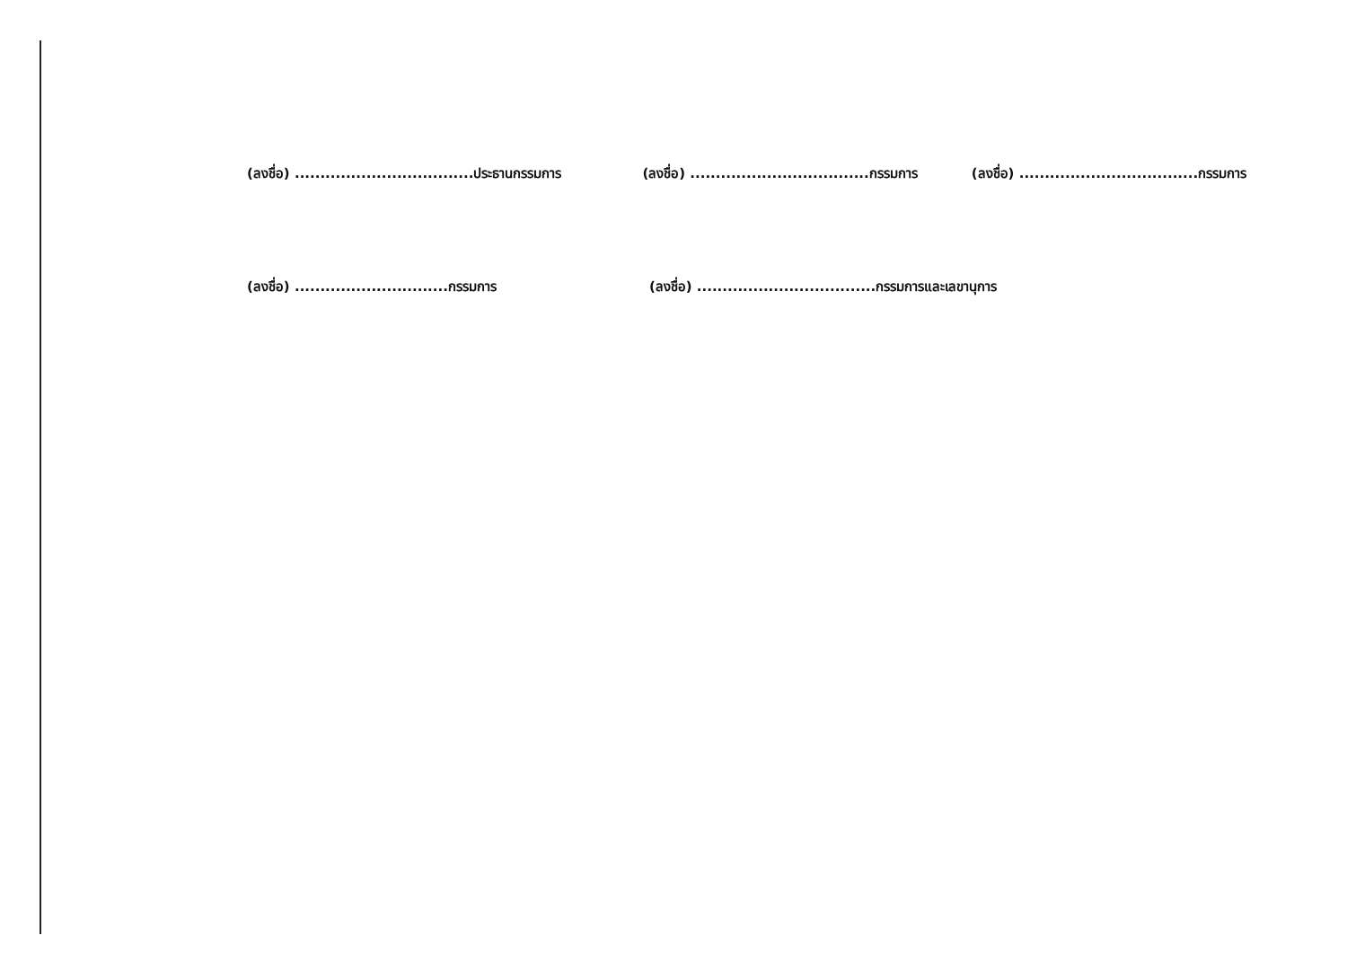(ลงชื่อ) ...................................ประธานกรรมการ (ลงชื่อ) ...................................กรรมการ (ลงชื่อ) ...................................กรรมการ
(ลงชื่อ) ..............................กรรมการ (ลงชื่อ) ...................................กรรมการและเลขานุการ